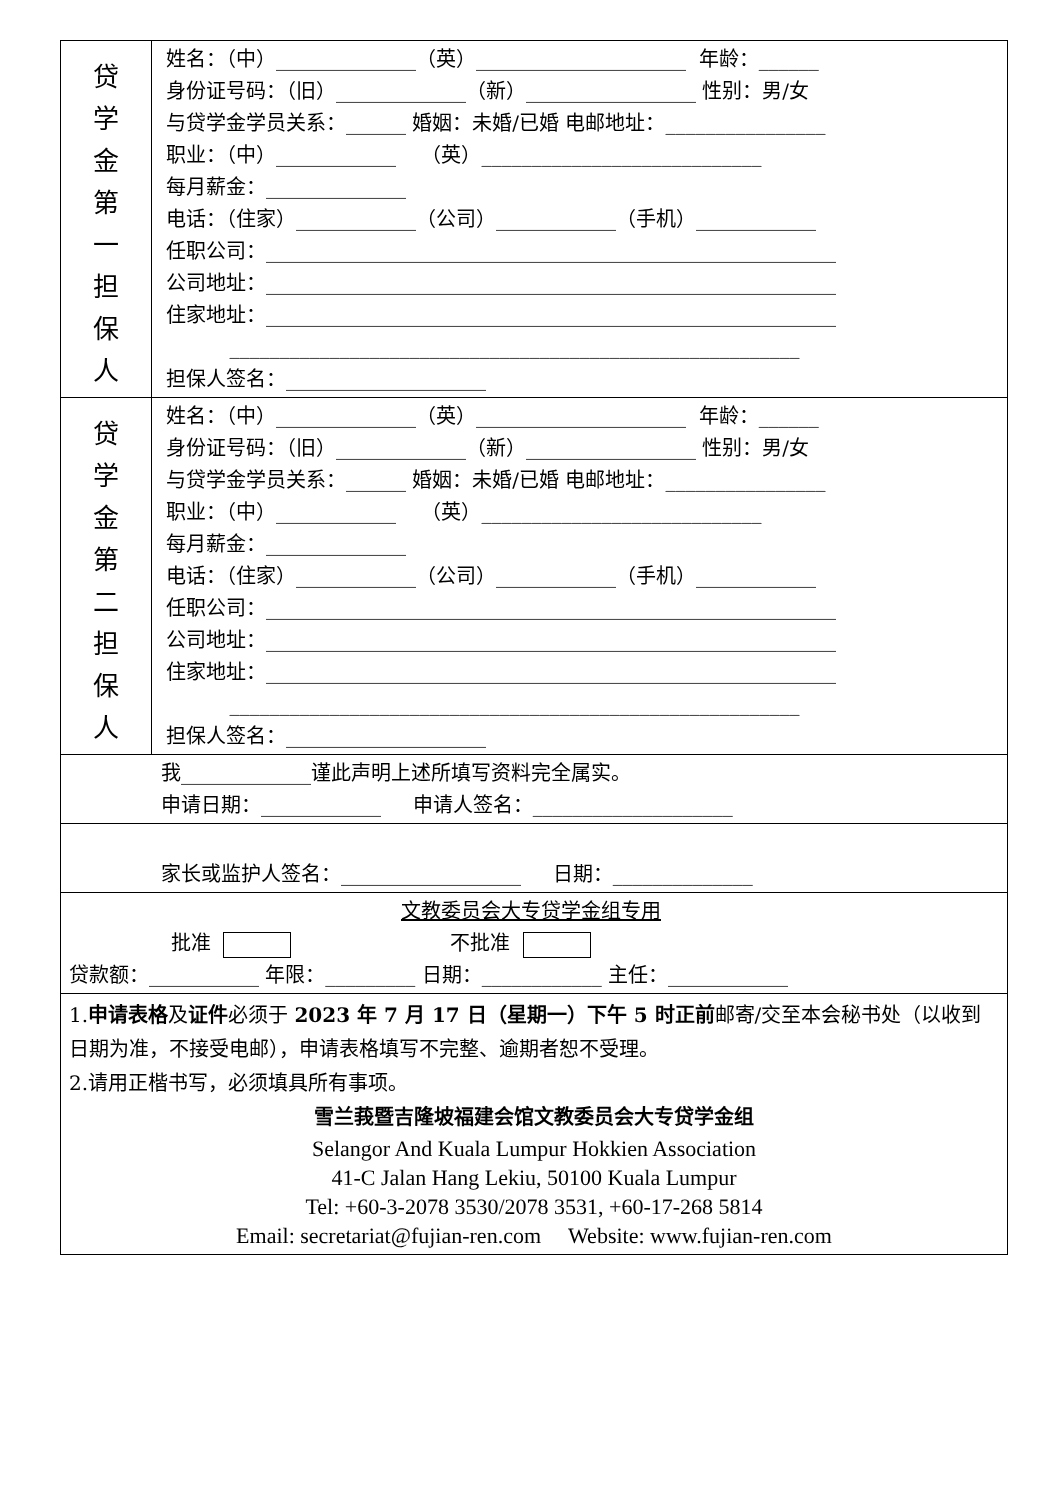| 贷 学 金 第 一 担 保 人 | 姓名：（中）______________（英）_____________________ 年龄：______ 身份证号码：（旧）_____________（新）_________________ 性别：男/女 与贷学金学员关系：______ 婚姻：未婚/已婚 电邮地址：________________ 职业：（中）____________ （英）____________________________ 每月薪金：______________ 电话：（住家）____________（公司）____________（手机）____________ 任职公司：_________________________________________________________ 公司地址：_________________________________________________________ 住家地址：_________________________________________________________ _________________________________________________________ 担保人签名：____________________ |
| 贷 学 金 第 二 担 保 人 | 姓名：（中）______________（英）_____________________ 年龄：______ 身份证号码：（旧）_____________（新）_________________ 性别：男/女 与贷学金学员关系：______ 婚姻：未婚/已婚 电邮地址：________________ 职业：（中）____________ （英）____________________________ 每月薪金：______________ 电话：（住家）____________（公司）____________（手机）____________ 任职公司：_________________________________________________________ 公司地址：_________________________________________________________ 住家地址：_________________________________________________________ _________________________________________________________ 担保人签名：____________________ |
| 我_____________谨此声明上述所填写资料完全属实。 申请日期：____________ 申请人签名：____________________ | |
| 家长或监护人签名：__________________ 日期：______________ | |
| 文教委员会大专贷学金组专用 批准 不批准 贷款额：___________ 年限：_________ 日期：____________ 主任：____________ | |
| 1. 申请表格 及 证件 必须于 2023 年 7 月 17 日（星期一）下午 5 时正前 邮寄/交至本会秘书处（以收到日期为准，不接受电邮），申请表格填写不完整、逾期者恕不受理。 2.请用正楷书写，必须填具所有事项。 雪兰莪暨吉隆坡福建会馆文教委员会大专贷学金组 Selangor And Kuala Lumpur Hokkien Association 41-C Jalan Hang Lekiu, 50100 Kuala Lumpur Tel: +60-3-2078 3530/2078 3531, +60-17-268 5814 Email: secretariat@fujian-ren.com Website: www.fujian-ren.com | |